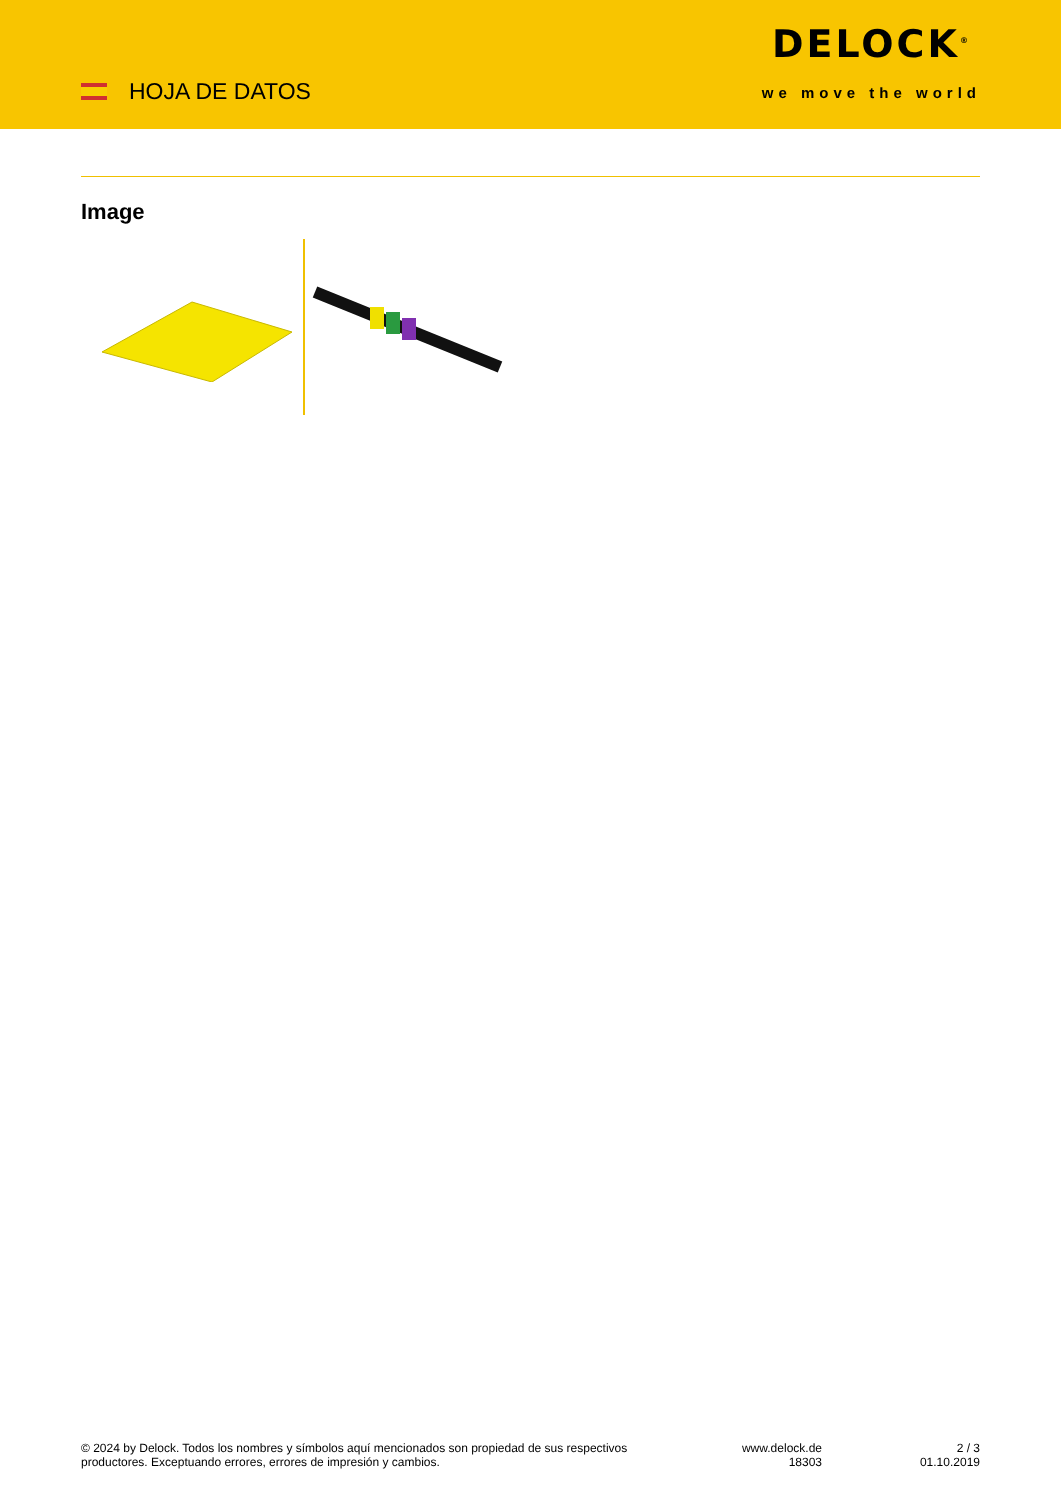HOJA DE DATOS
DELOCK<sup>®</sup>
we move the world
Image
© 2024 by Delock. Todos los nombres y símbolos aquí mencionados son propiedad de sus respectivos productores. Exceptuando errores, errores de impresión y cambios.
www.delock.de
18303
2 / 3
01.10.2019